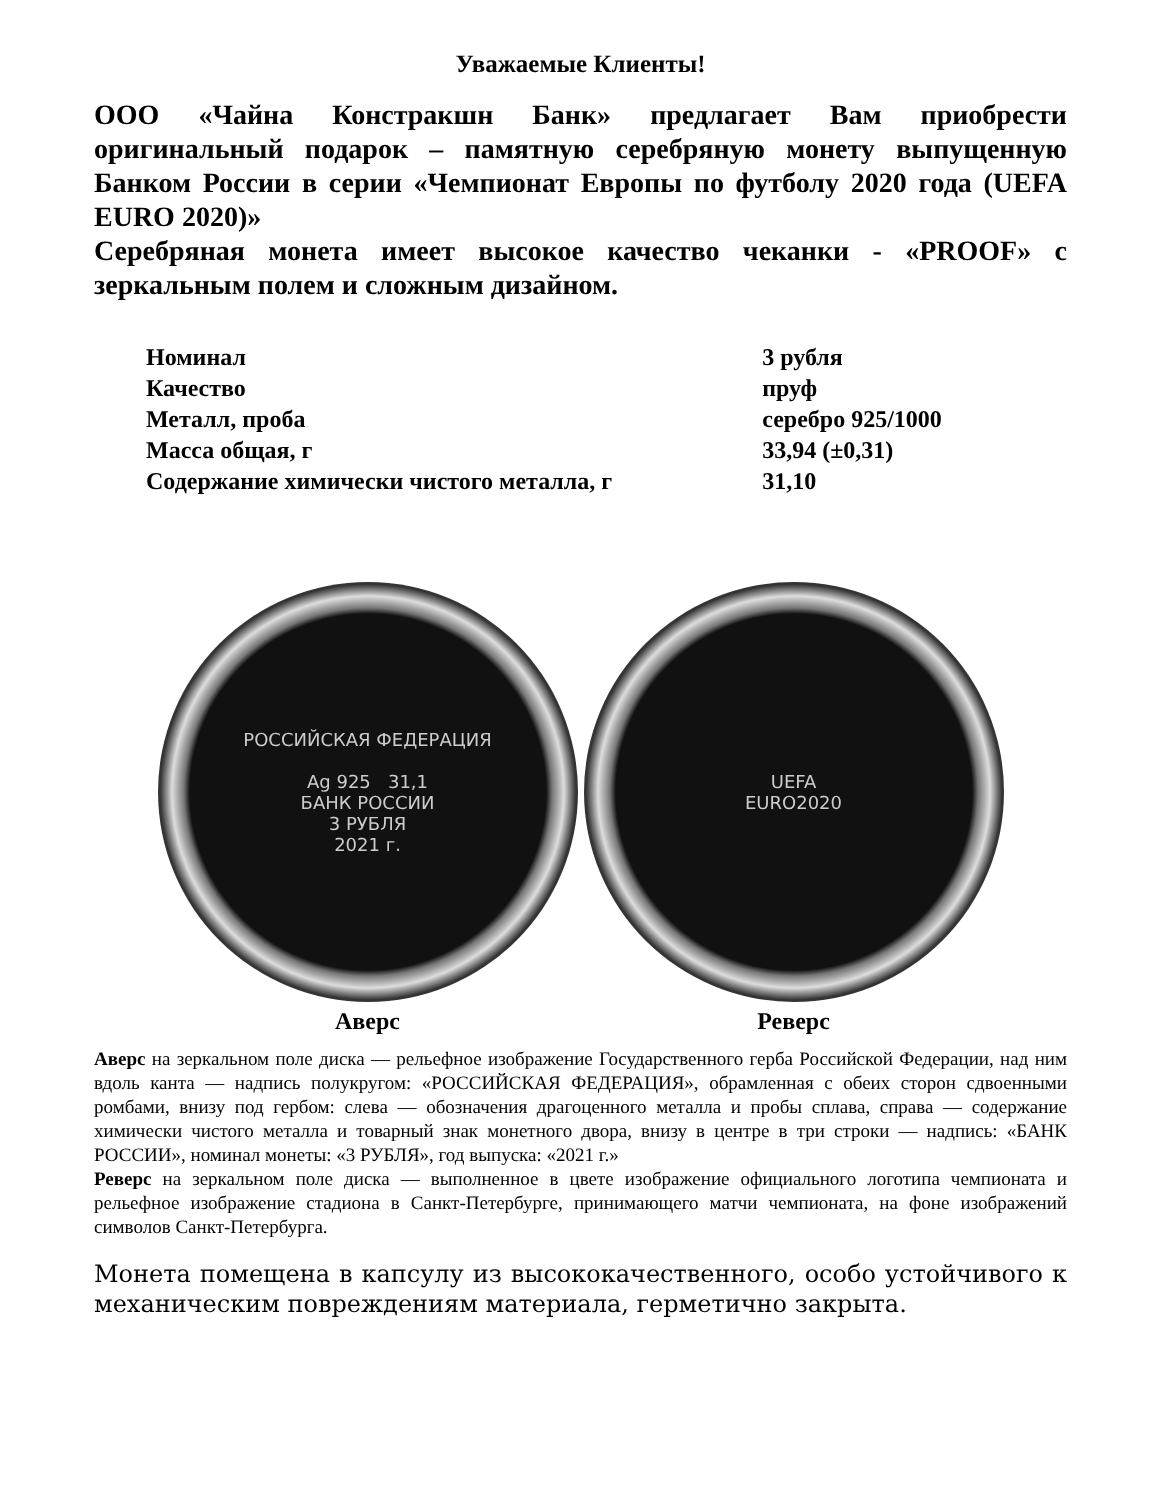Уважаемые Клиенты!
ООО «Чайна Констракшн Банк» предлагает Вам приобрести оригинальный подарок – памятную серебряную монету выпущенную Банком России в серии «Чемпионат Европы по футболу 2020 года (UEFA EURO 2020)»
Серебряная монета имеет высокое качество чеканки - «PROOF» с зеркальным полем и сложным дизайном.
| Номинал | 3 рубля |
| Качество | пруф |
| Металл, проба | серебро 925/1000 |
| Масса общая, г | 33,94 (±0,31) |
| Содержание химически чистого металла, г | 31,10 |
РОССИЙСКАЯ ФЕДЕРАЦИЯ
Ag 925 31,1
БАНК РОССИИ
3 РУБЛЯ
2021 г.
Аверс
UEFA
EURO2020
Реверс
Аверс на зеркальном поле диска — рельефное изображение Государственного герба Российской Федерации, над ним вдоль канта — надпись полукругом: «РОССИЙСКАЯ ФЕДЕРАЦИЯ», обрамленная с обеих сторон сдвоенными ромбами, внизу под гербом: слева — обозначения драгоценного металла и пробы сплава, справа — содержание химически чистого металла и товарный знак монетного двора, внизу в центре в три строки — надпись: «БАНК РОССИИ», номинал монеты: «3 РУБЛЯ», год выпуска: «2021 г.»
Реверс на зеркальном поле диска — выполненное в цвете изображение официального логотипа чемпионата и рельефное изображение стадиона в Санкт-Петербурге, принимающего матчи чемпионата, на фоне изображений символов Санкт-Петербурга.
Монета помещена в капсулу из высококачественного, особо устойчивого к механическим повреждениям материала, герметично закрыта.